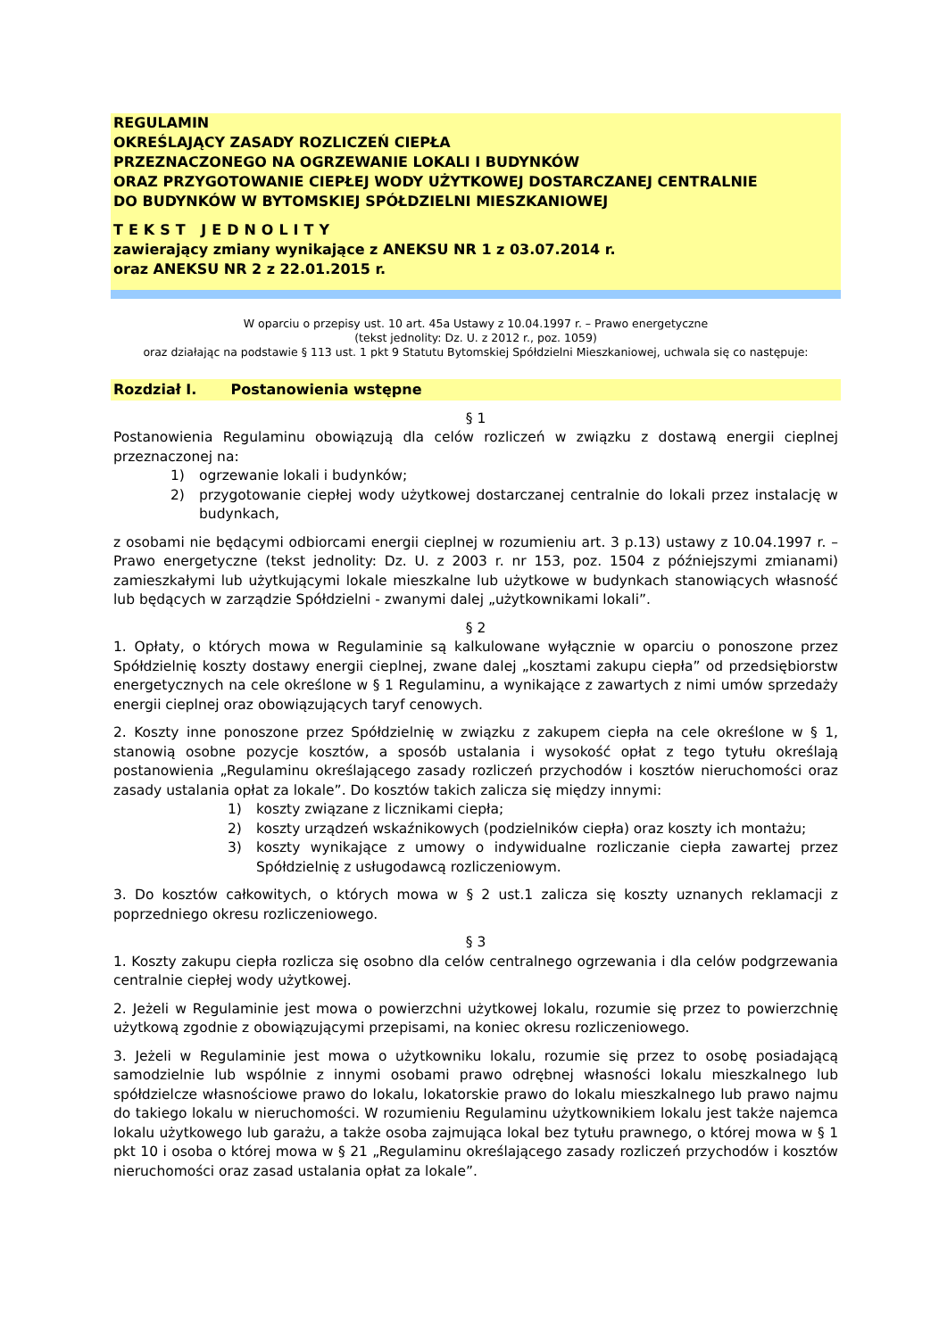REGULAMIN
OKREŚLAJĄCY ZASADY ROZLICZEŃ CIEPŁA
PRZEZNACZONEGO NA OGRZEWANIE LOKALI I BUDYNKÓW
ORAZ PRZYGOTOWANIE CIEPŁEJ WODY UŻYTKOWEJ DOSTARCZANEJ CENTRALNIE
DO BUDYNKÓW W BYTOMSKIEJ SPÓŁDZIELNI MIESZKANIOWEJ
TEKST JEDNOLITY
zawierający zmiany wynikające z ANEKSU NR 1 z 03.07.2014 r.
oraz ANEKSU NR 2 z 22.01.2015 r.
W oparciu o przepisy ust. 10 art. 45a Ustawy z 10.04.1997 r. – Prawo energetyczne
(tekst jednolity: Dz. U. z 2012 r., poz. 1059)
oraz działając na podstawie § 113 ust. 1 pkt 9 Statutu Bytomskiej Spółdzielni Mieszkaniowej, uchwala się co następuje:
Rozdział I. Postanowienia wstępne
§ 1
Postanowienia Regulaminu obowiązują dla celów rozliczeń w związku z dostawą energii cieplnej przeznaczonej na:
1) ogrzewanie lokali i budynków;
2) przygotowanie ciepłej wody użytkowej dostarczanej centralnie do lokali przez instalację w budynkach,
z osobami nie będącymi odbiorcami energii cieplnej w rozumieniu art. 3 p.13) ustawy z 10.04.1997 r. – Prawo energetyczne (tekst jednolity: Dz. U. z 2003 r. nr 153, poz. 1504 z późniejszymi zmianami) zamieszkałymi lub użytkującymi lokale mieszkalne lub użytkowe w budynkach stanowiących własność lub będących w zarządzie Spółdzielni - zwanymi dalej „użytkownikami lokali”.
§ 2
1. Opłaty, o których mowa w Regulaminie są kalkulowane wyłącznie w oparciu o ponoszone przez Spółdzielnię koszty dostawy energii cieplnej, zwane dalej „kosztami zakupu ciepła” od przedsiębiorstw energetycznych na cele określone w § 1 Regulaminu, a wynikające z zawartych z nimi umów sprzedaży energii cieplnej oraz obowiązujących taryf cenowych.
2. Koszty inne ponoszone przez Spółdzielnię w związku z zakupem ciepła na cele określone w § 1, stanowią osobne pozycje kosztów, a sposób ustalania i wysokość opłat z tego tytułu określają postanowienia „Regulaminu określającego zasady rozliczeń przychodów i kosztów nieruchomości oraz zasady ustalania opłat za lokale”. Do kosztów takich zalicza się między innymi:
1) koszty związane z licznikami ciepła;
2) koszty urządzeń wskaźnikowych (podzielników ciepła) oraz koszty ich montażu;
3) koszty wynikające z umowy o indywidualne rozliczanie ciepła zawartej przez Spółdzielnię z usługodawcą rozliczeniowym.
3. Do kosztów całkowitych, o których mowa w § 2 ust.1 zalicza się koszty uznanych reklamacji z poprzedniego okresu rozliczeniowego.
§ 3
1. Koszty zakupu ciepła rozlicza się osobno dla celów centralnego ogrzewania i dla celów podgrzewania centralnie ciepłej wody użytkowej.
2. Jeżeli w Regulaminie jest mowa o powierzchni użytkowej lokalu, rozumie się przez to powierzchnię użytkową zgodnie z obowiązującymi przepisami, na koniec okresu rozliczeniowego.
3. Jeżeli w Regulaminie jest mowa o użytkowniku lokalu, rozumie się przez to osobę posiadającą samodzielnie lub wspólnie z innymi osobami prawo odrębnej własności lokalu mieszkalnego lub spółdzielcze własnościowe prawo do lokalu, lokatorskie prawo do lokalu mieszkalnego lub prawo najmu do takiego lokalu w nieruchomości. W rozumieniu Regulaminu użytkownikiem lokalu jest także najemca lokalu użytkowego lub garażu, a także osoba zajmująca lokal bez tytułu prawnego, o której mowa w § 1 pkt 10 i osoba o której mowa w § 21 „Regulaminu określającego zasady rozliczeń przychodów i kosztów nieruchomości oraz zasad ustalania opłat za lokale”.